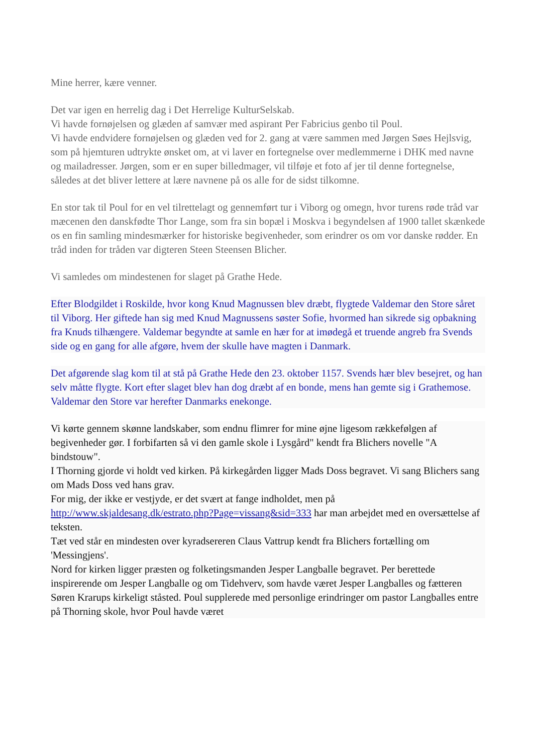Mine herrer, kære venner.
Det var igen en herrelig dag i Det Herrelige KulturSelskab.
Vi havde fornøjelsen og glæden af samvær med aspirant Per Fabricius genbo til Poul.
Vi havde endvidere fornøjelsen og glæden ved for 2. gang at være sammen med Jørgen Søes Hejlsvig, som på hjemturen udtrykte ønsket om, at vi laver en fortegnelse over medlemmerne i DHK med navne og mailadresser. Jørgen, som er en super billedmager, vil tilføje et foto af jer til denne fortegnelse, således at det bliver lettere at lære navnene på os alle for de sidst tilkomne.
En stor tak til Poul for en vel tilrettelagt og gennemført tur i Viborg og omegn, hvor turens røde tråd var mæcenen den danskfødte Thor Lange, som fra sin bopæl i Moskva i begyndelsen af 1900 tallet skænkede os en fin samling mindesmærker for historiske begivenheder, som erindrer os om vor danske rødder. En tråd inden for tråden var digteren Steen Steensen Blicher.
Vi samledes om mindestenen for slaget på Grathe Hede.
Efter Blodgildet i Roskilde, hvor kong Knud Magnussen blev dræbt, flygtede Valdemar den Store såret til Viborg. Her giftede han sig med Knud Magnussens søster Sofie, hvormed han sikrede sig opbakning fra Knuds tilhængere. Valdemar begyndte at samle en hær for at imødegå et truende angreb fra Svends side og en gang for alle afgøre, hvem der skulle have magten i Danmark.
Det afgørende slag kom til at stå på Grathe Hede den 23. oktober 1157. Svends hær blev besejret, og han selv måtte flygte. Kort efter slaget blev han dog dræbt af en bonde, mens han gemte sig i Grathemose. Valdemar den Store var herefter Danmarks enekonge.
Vi kørte gennem skønne landskaber, som endnu flimrer for mine øjne ligesom rækkefølgen af begivenheder gør. I forbifarten så vi den gamle skole i Lysgård" kendt fra Blichers novelle "A bindstouw".
I Thorning gjorde vi holdt ved kirken. På kirkegården ligger Mads Doss begravet. Vi sang Blichers sang om Mads Doss ved hans grav.
For mig, der ikke er vestjyde, er det svært at fange indholdet, men på http://www.skjaldesang.dk/estrato.php?Page=vissang&sid=333 har man arbejdet med en oversættelse af teksten.
Tæt ved står en mindesten over kyradsereren Claus Vattrup kendt fra Blichers fortælling om 'Messingjens'.
Nord for kirken ligger præsten og folketingsmanden Jesper Langballe begravet. Per berettede inspirerende om Jesper Langballe og om Tidehverv, som havde været Jesper Langballes og fætteren Søren Krarups kirkeligt ståsted. Poul supplerede med personlige erindringer om pastor Langballes entre på Thorning skole, hvor Poul havde været